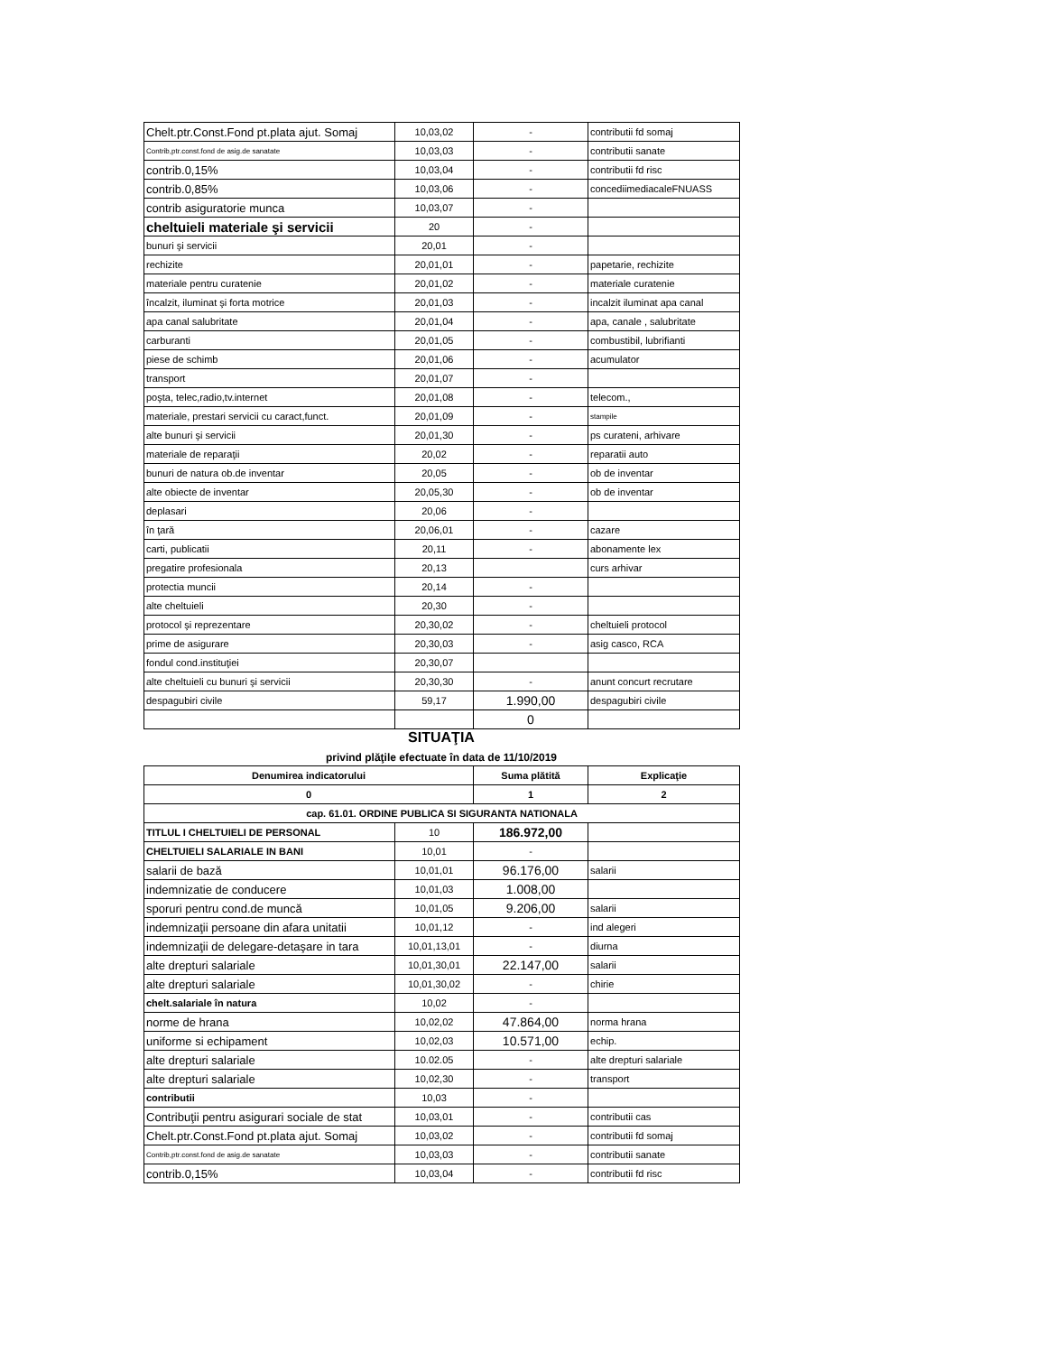| Chelt.ptr.Const.Fond pt.plata ajut. Somaj | 10,03,02 | - | contributii fd somaj |
| Contrib,ptr.const.fond de asig.de sanatate | 10,03,03 | - | contributii sanate |
| contrib.0,15% | 10,03,04 | - | contributii fd risc |
| contrib.0,85% | 10,03,06 | - | concediimediacaleFNUASS |
| contrib asiguratorie munca | 10,03,07 | - | |
| cheltuieli materiale şi servicii | 20 | - | |
| bunuri şi servicii | 20,01 | - | |
| rechizite | 20,01,01 | - | papetarie, rechizite |
| materiale pentru curatenie | 20,01,02 | - | materiale curatenie |
| încalzit, iluminat şi forta motrice | 20,01,03 | - | incalzit iluminat apa canal |
| apa canal salubritate | 20,01,04 | - | apa, canale , salubritate |
| carburanti | 20,01,05 | - | combustibil, lubrifianti |
| piese de schimb | 20,01,06 | - | acumulator |
| transport | 20,01,07 | - | |
| poşta, telec,radio,tv.internet | 20,01,08 | - | telecom., |
| materiale, prestari servicii cu caract,funct. | 20,01,09 | - | stampile |
| alte bunuri şi servicii | 20,01,30 | - | ps curateni, arhivare |
| materiale de reparaţii | 20,02 | - | reparatii auto |
| bunuri de natura ob.de inventar | 20,05 | - | ob de inventar |
| alte obiecte de inventar | 20,05,30 | - | ob de inventar |
| deplasari | 20,06 | - | |
| în ţară | 20,06,01 | - | cazare |
| carti, publicatii | 20,11 | - | abonamente lex |
| pregatire profesionala | 20,13 | | curs arhivar |
| protectia muncii | 20,14 | - | |
| alte cheltuieli | 20,30 | - | |
| protocol şi reprezentare | 20,30,02 | - | cheltuieli protocol |
| prime de asigurare | 20,30,03 | - | asig casco, RCA |
| fondul cond.instituţiei | 20,30,07 | | |
| alte cheltuieli cu bunuri şi servicii | 20,30,30 | - | anunt concurt recrutare |
| despagubiri civile | 59,17 | 1.990,00 | despagubiri civile |
| | | 0 | |
SITUAŢIA
privind plăţile efectuate în data de 11/10/2019
| Denumirea indicatorului | | Suma plătită | Explicaţie |
| --- | --- | --- | --- |
| 0 | | 1 | 2 |
| cap. 61.01. ORDINE PUBLICA SI SIGURANTA NATIONALA | | | |
| TITLUL I CHELTUIELI DE PERSONAL | 10 | 186.972,00 | |
| CHELTUIELI SALARIALE IN BANI | 10,01 | - | |
| salarii de bază | 10,01,01 | 96.176,00 | salarii |
| indemnizatie de conducere | 10,01,03 | 1.008,00 | |
| sporuri pentru cond.de muncă | 10,01,05 | 9.206,00 | salarii |
| indemnizaţii persoane din afara unitatii | 10,01,12 | - | ind alegeri |
| indemnizaţii de delegare-detaşare in tara | 10,01,13,01 | - | diurna |
| alte drepturi salariale | 10,01,30,01 | 22.147,00 | salarii |
| alte drepturi salariale | 10,01,30,02 | - | chirie |
| chelt.salariale în natura | 10,02 | - | |
| norme de hrana | 10,02,02 | 47.864,00 | norma hrana |
| uniforme si echipament | 10,02,03 | 10.571,00 | echip. |
| alte drepturi salariale | 10.02.05 | - | alte drepturi salariale |
| alte drepturi salariale | 10,02,30 | - | transport |
| contributii | 10,03 | - | |
| Contribuţii pentru asigurari sociale de stat | 10,03,01 | - | contributii cas |
| Chelt.ptr.Const.Fond pt.plata ajut. Somaj | 10,03,02 | - | contributii fd somaj |
| Contrib,ptr.const.fond de asig.de sanatate | 10,03,03 | - | contributii sanate |
| contrib.0,15% | 10,03,04 | - | contributii fd risc |